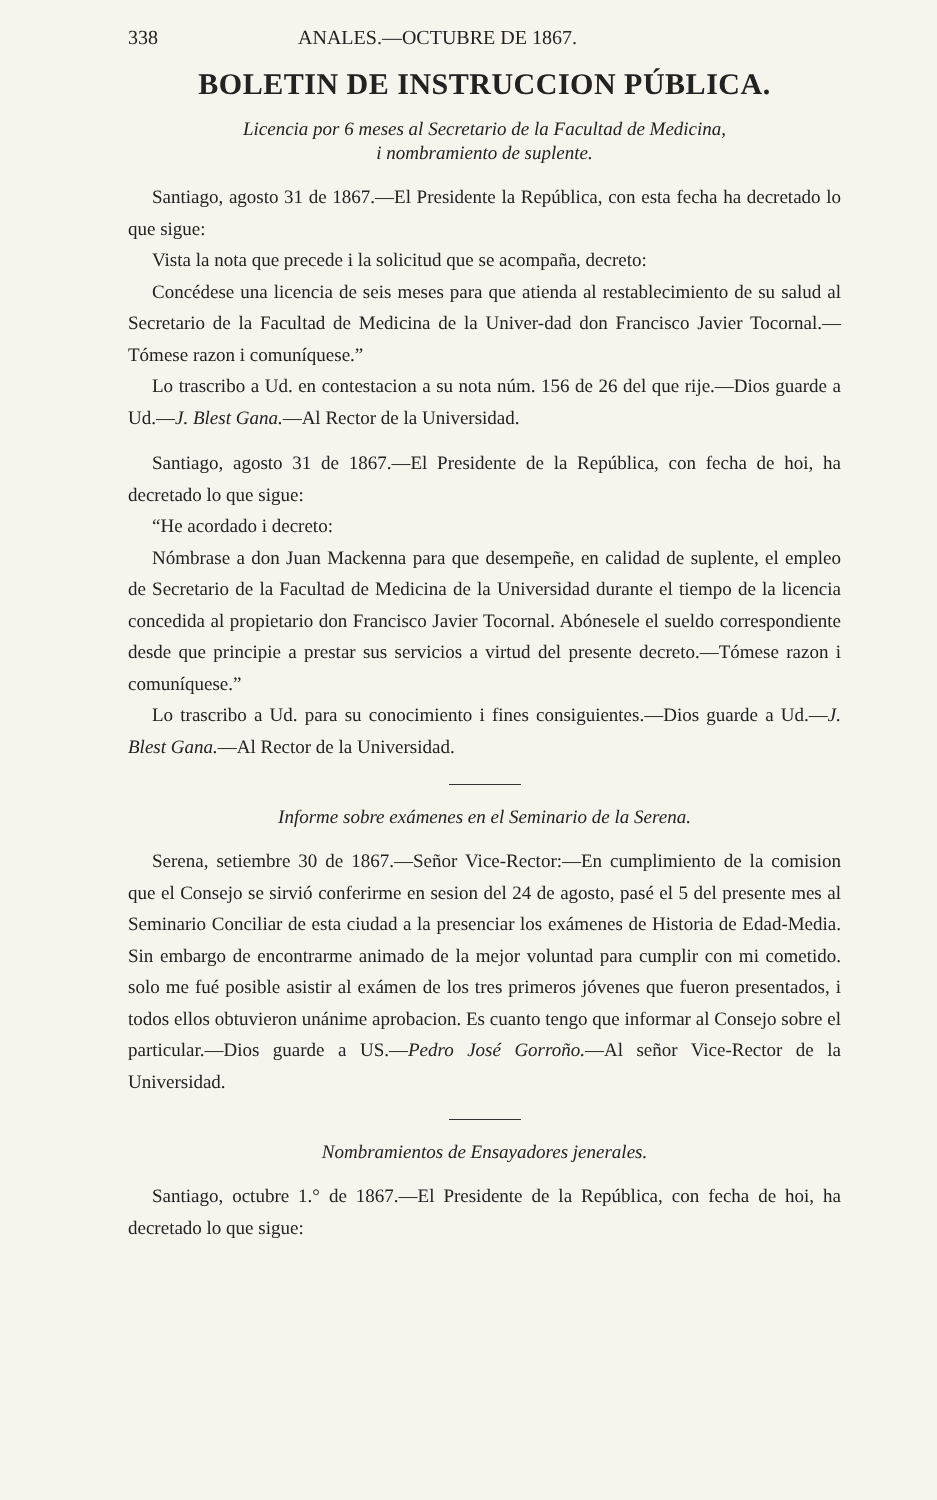338 ANALES.—OCTUBRE DE 1867.
BOLETIN DE INSTRUCCION PÚBLICA.
Licencia por 6 meses al Secretario de la Facultad de Medicina,
i nombramiento de suplente.
Santiago, agosto 31 de 1867.—El Presidente la República, con esta fecha ha decretado lo que sigue:
Vista la nota que precede i la solicitud que se acompaña, decreto:
Concédese una licencia de seis meses para que atienda al restablecimiento de su salud al Secretario de la Facultad de Medicina de la Univer-dad don Francisco Javier Tocornal.—Tómese razon i comuníquese.”
Lo trascribo a Ud. en contestacion a su nota núm. 156 de 26 del que rije.—Dios guarde a Ud.—J. Blest Gana.—Al Rector de la Universidad.
Santiago, agosto 31 de 1867.—El Presidente de la República, con fecha de hoi, ha decretado lo que sigue:
“He acordado i decreto:
Nómbrase a don Juan Mackenna para que desempeñe, en calidad de suplente, el empleo de Secretario de la Facultad de Medicina de la Universidad durante el tiempo de la licencia concedida al propietario don Francisco Javier Tocornal. Abónesele el sueldo correspondiente desde que principie a prestar sus servicios a virtud del presente decreto.—Tómese razon i comuníquese.”
Lo trascribo a Ud. para su conocimiento i fines consiguientes.—Dios guarde a Ud.—J. Blest Gana.—Al Rector de la Universidad.
Informe sobre exámenes en el Seminario de la Serena.
Serena, setiembre 30 de 1867.—Señor Vice-Rector:—En cumplimiento de la comision que el Consejo se sirvió conferirme en sesion del 24 de agosto, pasé el 5 del presente mes al Seminario Conciliar de esta ciudad a la presenciar los exámenes de Historia de Edad-Media. Sin embargo de encontrarme animado de la mejor voluntad para cumplir con mi cometido. solo me fué posible asistir al exámen de los tres primeros jóvenes que fueron presentados, i todos ellos obtuvieron unánime aprobacion. Es cuanto tengo que informar al Consejo sobre el particular.—Dios guarde a US.—Pedro José Gorroño.—Al señor Vice-Rector de la Universidad.
Nombramientos de Ensayadores jenerales.
Santiago, octubre 1.° de 1867.—El Presidente de la República, con fecha de hoi, ha decretado lo que sigue: